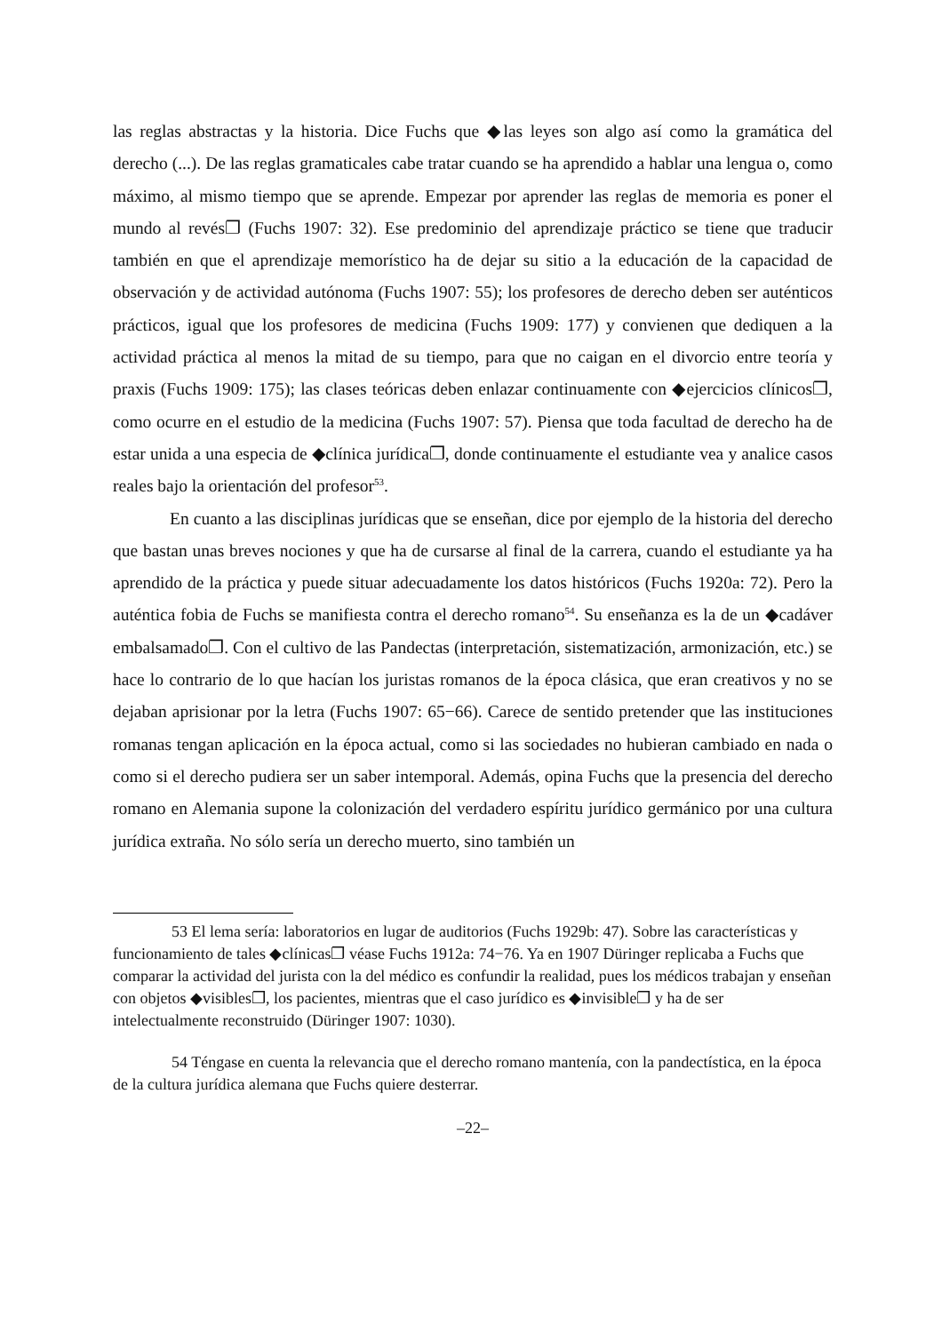las reglas abstractas y la historia. Dice Fuchs que ◆las leyes son algo así como la gramática del derecho (...). De las reglas gramaticales cabe tratar cuando se ha aprendido a hablar una lengua o, como máximo, al mismo tiempo que se aprende. Empezar por aprender las reglas de memoria es poner el mundo al revés❐ (Fuchs 1907: 32). Ese predominio del aprendizaje práctico se tiene que traducir también en que el aprendizaje memorístico ha de dejar su sitio a la educación de la capacidad de observación y de actividad autónoma (Fuchs 1907: 55); los profesores de derecho deben ser auténticos prácticos, igual que los profesores de medicina (Fuchs 1909: 177) y convienen que dediquen a la actividad práctica al menos la mitad de su tiempo, para que no caigan en el divorcio entre teoría y praxis (Fuchs 1909: 175); las clases teóricas deben enlazar continuamente con ◆ejercicios clínicos❐, como ocurre en el estudio de la medicina (Fuchs 1907: 57). Piensa que toda facultad de derecho ha de estar unida a una especia de ◆clínica jurídica❐, donde continuamente el estudiante vea y analice casos reales bajo la orientación del profesor<sup>53</sup>.
En cuanto a las disciplinas jurídicas que se enseñan, dice por ejemplo de la historia del derecho que bastan unas breves nociones y que ha de cursarse al final de la carrera, cuando el estudiante ya ha aprendido de la práctica y puede situar adecuadamente los datos históricos (Fuchs 1920a: 72). Pero la auténtica fobia de Fuchs se manifiesta contra el derecho romano<sup>54</sup>. Su enseñanza es la de un ◆cadáver embalsamado❐. Con el cultivo de las Pandectas (interpretación, sistematización, armonización, etc.) se hace lo contrario de lo que hacían los juristas romanos de la época clásica, que eran creativos y no se dejaban aprisionar por la letra (Fuchs 1907: 65−66). Carece de sentido pretender que las instituciones romanas tengan aplicación en la época actual, como si las sociedades no hubieran cambiado en nada o como si el derecho pudiera ser un saber intemporal. Además, opina Fuchs que la presencia del derecho romano en Alemania supone la colonización del verdadero espíritu jurídico germánico por una cultura jurídica extraña. No sólo sería un derecho muerto, sino también un
53 El lema sería: laboratorios en lugar de auditorios (Fuchs 1929b: 47). Sobre las características y funcionamiento de tales ◆clínicas❐ véase Fuchs 1912a: 74−76. Ya en 1907 Düringer replicaba a Fuchs que comparar la actividad del jurista con la del médico es confundir la realidad, pues los médicos trabajan y enseñan con objetos ◆visibles❐, los pacientes, mientras que el caso jurídico es ◆invisible❐ y ha de ser intelectualmente reconstruido (Düringer 1907: 1030).
54 Téngase en cuenta la relevancia que el derecho romano mantenía, con la pandectística, en la época de la cultura jurídica alemana que Fuchs quiere desterrar.
–22–